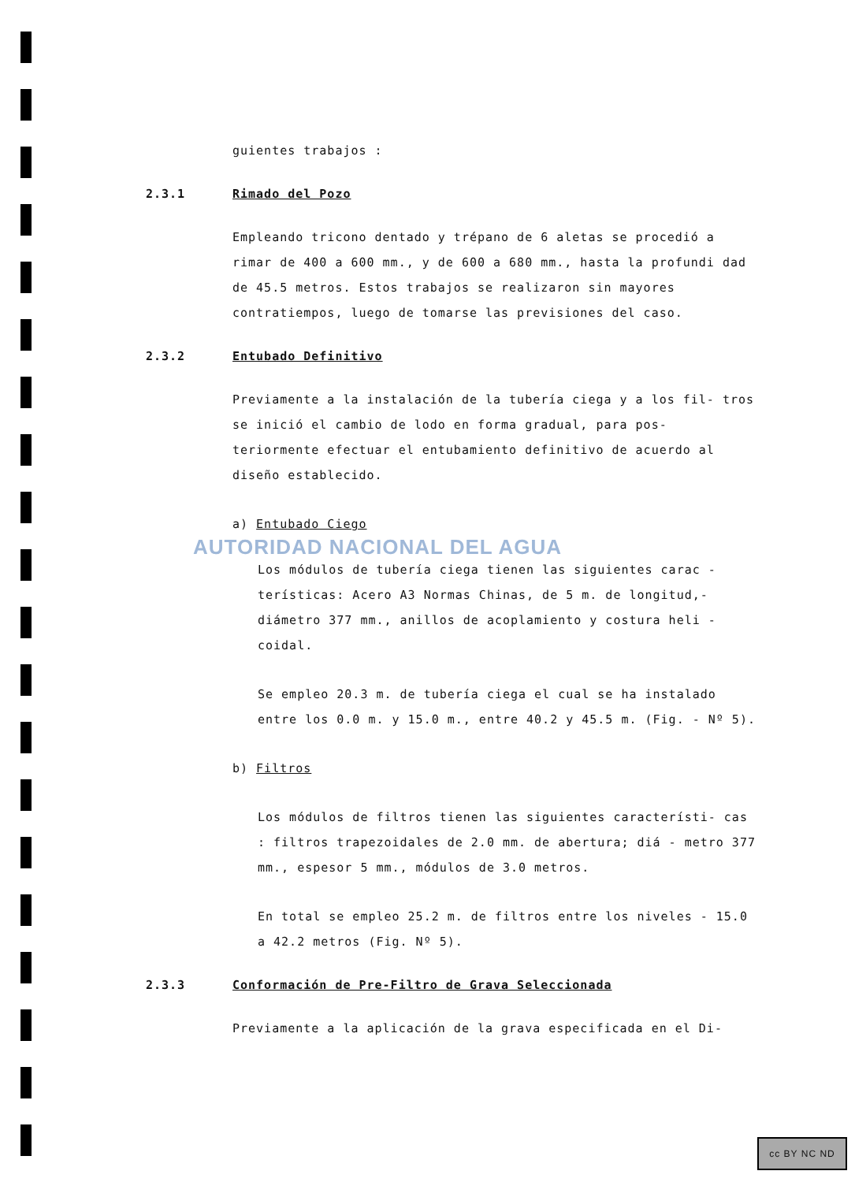guientes trabajos :
2.3.1 Rimado del Pozo
Empleando tricono dentado y trépano de 6 aletas se procedió a rimar de 400 a 600 mm., y de 600 a 680 mm., hasta la profundi dad de 45.5 metros. Estos trabajos se realizaron sin mayores contratiempos, luego de tomarse las previsiones del caso.
2.3.2 Entubado Definitivo
Previamente a la instalación de la tubería ciega y a los fil- tros se inició el cambio de lodo en forma gradual, para pos- teriormente efectuar el entubamiento definitivo de acuerdo al diseño establecido.
a) Entubado Ciego
AUTORIDAD NACIONAL DEL AGUA
Los módulos de tubería ciega tienen las siguientes carac - terísticas: Acero A3 Normas Chinas, de 5 m. de longitud,- diámetro 377 mm., anillos de acoplamiento y costura heli - coidal.
Se empleo 20.3 m. de tubería ciega el cual se ha instalado entre los 0.0 m. y 15.0 m., entre 40.2 y 45.5 m. (Fig. - Nº 5).
b) Filtros
Los módulos de filtros tienen las siguientes característi- cas : filtros trapezoidales de 2.0 mm. de abertura; diá - metro 377 mm., espesor 5 mm., módulos de 3.0 metros.
En total se empleo 25.2 m. de filtros entre los niveles - 15.0 a 42.2 metros (Fig. Nº 5).
2.3.3 Conformación de Pre-Filtro de Grava Seleccionada
Previamente a la aplicación de la grava especificada en el Di-
cc BY NC ND